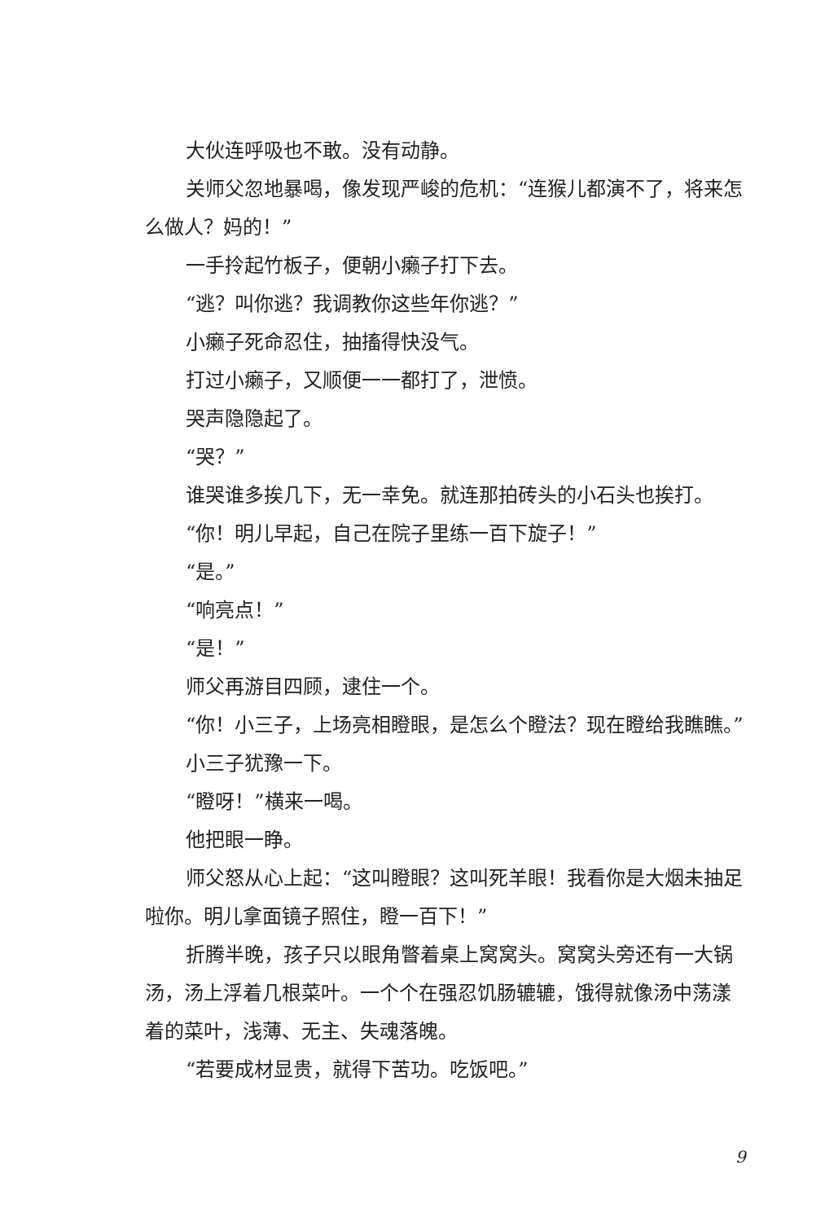大伙连呼吸也不敢。没有动静。
关师父忽地暴喝，像发现严峻的危机：“连猴儿都演不了，将来怎么做人？妈的！”
一手拎起竹板子，便朝小癞子打下去。
“逃？叫你逃？我调教你这些年你逃？”
小癞子死命忍住，抽搐得快没气。
打过小癞子，又顺便一一都打了，泄愤。
哭声隐隐起了。
“哭？”
谁哭谁多挨几下，无一幸免。就连那拍砖头的小石头也挨打。
“你！明儿早起，自己在院子里练一百下旋子！”
“是。”
“响亮点！”
“是！”
师父再游目四顾，逮住一个。
“你！小三子，上场亮相瞪眼，是怎么个瞪法？现在瞪给我瞧瞧。”
小三子犹豫一下。
“瞪呀！”横来一喝。
他把眼一睁。
师父怒从心上起：“这叫瞪眼？这叫死羊眼！我看你是大烟未抽足啦你。明儿拿面镜子照住，瞪一百下！”
折腾半晚，孩子只以眼角瞥着桌上窝窝头。窝窝头旁还有一大锅汤，汤上浮着几根菜叶。一个个在强忍饥肠辘辘，饿得就像汤中荡漾着的菜叶，浅薄、无主、失魂落魄。
“若要成材显贵，就得下苦功。吃饭吧。”
9